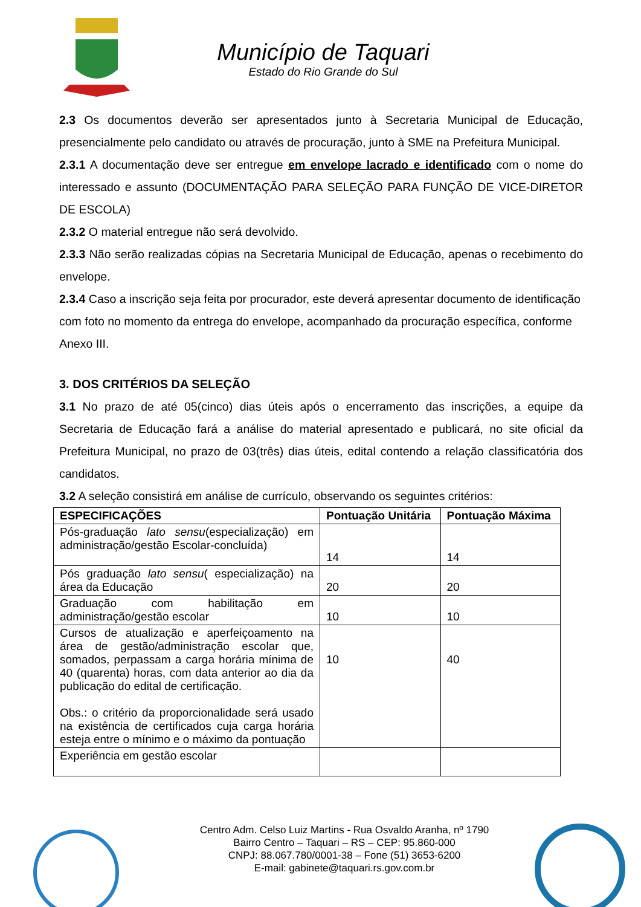Município de Taquari
Estado do Rio Grande do Sul
2.3 Os documentos deverão ser apresentados junto à Secretaria Municipal de Educação, presencialmente pelo candidato ou através de procuração, junto à SME na Prefeitura Municipal.
2.3.1 A documentação deve ser entregue em envelope lacrado e identificado com o nome do interessado e assunto (DOCUMENTAÇÃO PARA SELEÇÃO PARA FUNÇÃO DE VICE-DIRETOR DE ESCOLA)
2.3.2 O material entregue não será devolvido.
2.3.3 Não serão realizadas cópias na Secretaria Municipal de Educação, apenas o recebimento do envelope.
2.3.4 Caso a inscrição seja feita por procurador, este deverá apresentar documento de identificação com foto no momento da entrega do envelope, acompanhado da procuração específica, conforme Anexo III.
3. DOS CRITÉRIOS DA SELEÇÃO
3.1 No prazo de até 05(cinco) dias úteis após o encerramento das inscrições, a equipe da Secretaria de Educação fará a análise do material apresentado e publicará, no site oficial da Prefeitura Municipal, no prazo de 03(três) dias úteis, edital contendo a relação classificatória dos candidatos.
3.2 A seleção consistirá em análise de currículo, observando os seguintes critérios:
| ESPECIFICAÇÕES | Pontuação Unitária | Pontuação Máxima |
| --- | --- | --- |
| Pós-graduação lato sensu (especialização) em administração/gestão Escolar-concluída) | 14 | 14 |
| Pós graduação lato sensu ( especialização) na área da Educação | 20 | 20 |
| Graduação com habilitação em administração/gestão escolar | 10 | 10 |
| Cursos de atualização e aperfeiçoamento na área de gestão/administração escolar que, somados, perpassam a carga horária mínima de 40 (quarenta) horas, com data anterior ao dia da publicação do edital de certificação. Obs.: o critério da proporcionalidade será usado na existência de certificados cuja carga horária esteja entre o mínimo e o máximo da pontuação | 10 | 40 |
| Experiência em gestão escolar | | |
Centro Adm. Celso Luiz Martins - Rua Osvaldo Aranha, nº 1790
Bairro Centro – Taquari – RS – CEP: 95.860-000
CNPJ: 88.067.780/0001-38 – Fone (51) 3653-6200
E-mail: gabinete@taquari.rs.gov.com.br